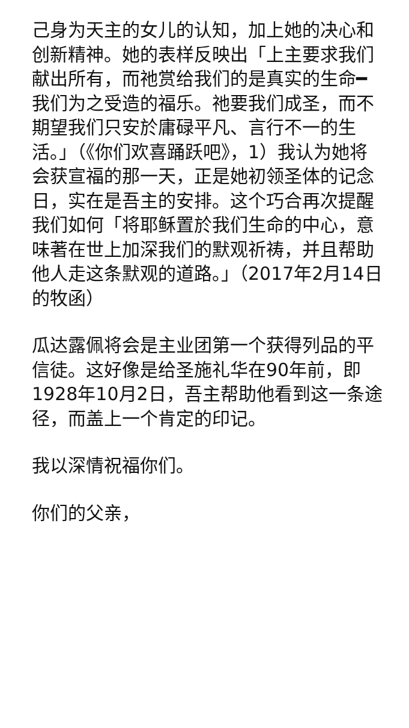己身为天主的女儿的认知，加上她的决心和创新精神。她的表样反映出「上主要求我们献出所有，而祂赏给我们的是真实的生命━我们为之受造的福乐。祂要我们成圣，而不期望我们只安於庸碌平凡、言行不一的生活。」（《你们欢喜踊跃吧》，1）我认为她将会获宣福的那一天，正是她初领圣体的记念日，实在是吾主的安排。这个巧合再次提醒我们如何「将耶稣置於我们生命的中心，意味著在世上加深我们的默观祈祷，并且帮助他人走这条默观的道路。」（2017年2月14日的牧函）
瓜达露佩将会是主业团第一个获得列品的平信徒。这好像是给圣施礼华在90年前，即1928年10月2日，吾主帮助他看到这一条途径，而盖上一个肯定的印记。
我以深情祝福你们。
你们的父亲，